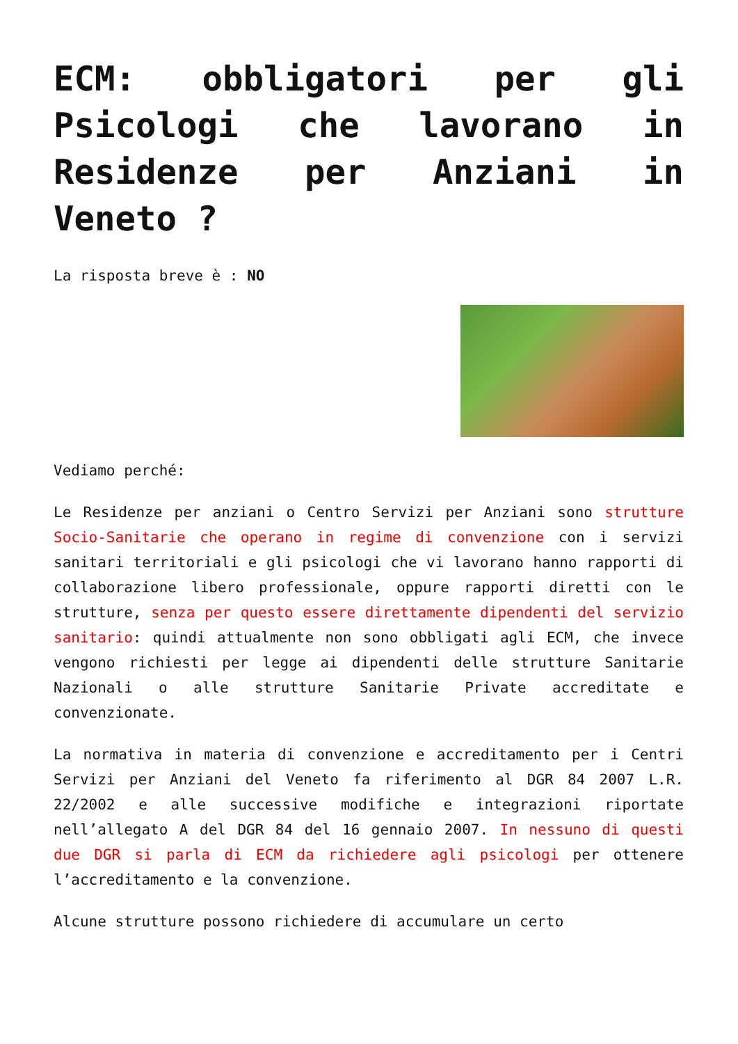ECM: obbligatori per gli Psicologi che lavorano in Residenze per Anziani in Veneto ?
La risposta breve è : NO
Vediamo perché:
Le Residenze per anziani o Centro Servizi per Anziani sono strutture Socio-Sanitarie che operano in regime di convenzione con i servizi sanitari territoriali e gli psicologi che vi lavorano hanno rapporti di collaborazione libero professionale, oppure rapporti diretti con le strutture, senza per questo essere direttamente dipendenti del servizio sanitario: quindi attualmente non sono obbligati agli ECM, che invece vengono richiesti per legge ai dipendenti delle strutture Sanitarie Nazionali o alle strutture Sanitarie Private accreditate e convenzionate.
La normativa in materia di convenzione e accreditamento per i Centri Servizi per Anziani del Veneto fa riferimento al DGR 84 2007 L.R. 22/2002 e alle successive modifiche e integrazioni riportate nell’allegato A del DGR 84 del 16 gennaio 2007. In nessuno di questi due DGR si parla di ECM da richiedere agli psicologi per ottenere l’accreditamento e la convenzione.
Alcune strutture possono richiedere di accumulare un certo